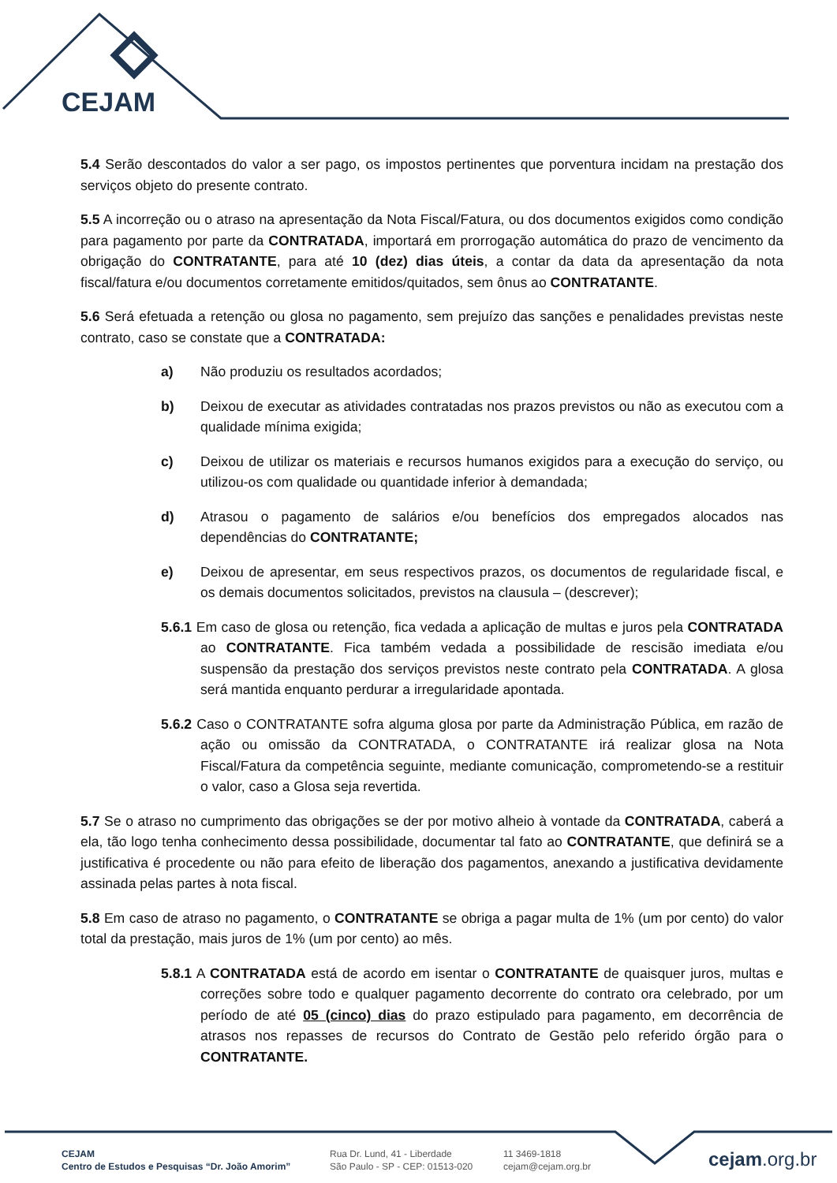CEJAM
5.4 Serão descontados do valor a ser pago, os impostos pertinentes que porventura incidam na prestação dos serviços objeto do presente contrato.
5.5 A incorreção ou o atraso na apresentação da Nota Fiscal/Fatura, ou dos documentos exigidos como condição para pagamento por parte da CONTRATADA, importará em prorrogação automática do prazo de vencimento da obrigação do CONTRATANTE, para até 10 (dez) dias úteis, a contar da data da apresentação da nota fiscal/fatura e/ou documentos corretamente emitidos/quitados, sem ônus ao CONTRATANTE.
5.6 Será efetuada a retenção ou glosa no pagamento, sem prejuízo das sanções e penalidades previstas neste contrato, caso se constate que a CONTRATADA:
a) Não produziu os resultados acordados;
b) Deixou de executar as atividades contratadas nos prazos previstos ou não as executou com a qualidade mínima exigida;
c) Deixou de utilizar os materiais e recursos humanos exigidos para a execução do serviço, ou utilizou-os com qualidade ou quantidade inferior à demandada;
d) Atrasou o pagamento de salários e/ou benefícios dos empregados alocados nas dependências do CONTRATANTE;
e) Deixou de apresentar, em seus respectivos prazos, os documentos de regularidade fiscal, e os demais documentos solicitados, previstos na clausula – (descrever);
5.6.1 Em caso de glosa ou retenção, fica vedada a aplicação de multas e juros pela CONTRATADA ao CONTRATANTE. Fica também vedada a possibilidade de rescisão imediata e/ou suspensão da prestação dos serviços previstos neste contrato pela CONTRATADA. A glosa será mantida enquanto perdurar a irregularidade apontada.
5.6.2 Caso o CONTRATANTE sofra alguma glosa por parte da Administração Pública, em razão de ação ou omissão da CONTRATADA, o CONTRATANTE irá realizar glosa na Nota Fiscal/Fatura da competência seguinte, mediante comunicação, comprometendo-se a restituir o valor, caso a Glosa seja revertida.
5.7 Se o atraso no cumprimento das obrigações se der por motivo alheio à vontade da CONTRATADA, caberá a ela, tão logo tenha conhecimento dessa possibilidade, documentar tal fato ao CONTRATANTE, que definirá se a justificativa é procedente ou não para efeito de liberação dos pagamentos, anexando a justificativa devidamente assinada pelas partes à nota fiscal.
5.8 Em caso de atraso no pagamento, o CONTRATANTE se obriga a pagar multa de 1% (um por cento) do valor total da prestação, mais juros de 1% (um por cento) ao mês.
5.8.1 A CONTRATADA está de acordo em isentar o CONTRATANTE de quaisquer juros, multas e correções sobre todo e qualquer pagamento decorrente do contrato ora celebrado, por um período de até 05 (cinco) dias do prazo estipulado para pagamento, em decorrência de atrasos nos repasses de recursos do Contrato de Gestão pelo referido órgão para o CONTRATANTE.
CEJAM
Centro de Estudos e Pesquisas “Dr. João Amorim”
Rua Dr. Lund, 41 - Liberdade
São Paulo - SP - CEP: 01513-020
11 3469-1818
cejam@cejam.org.br
cejam.org.br